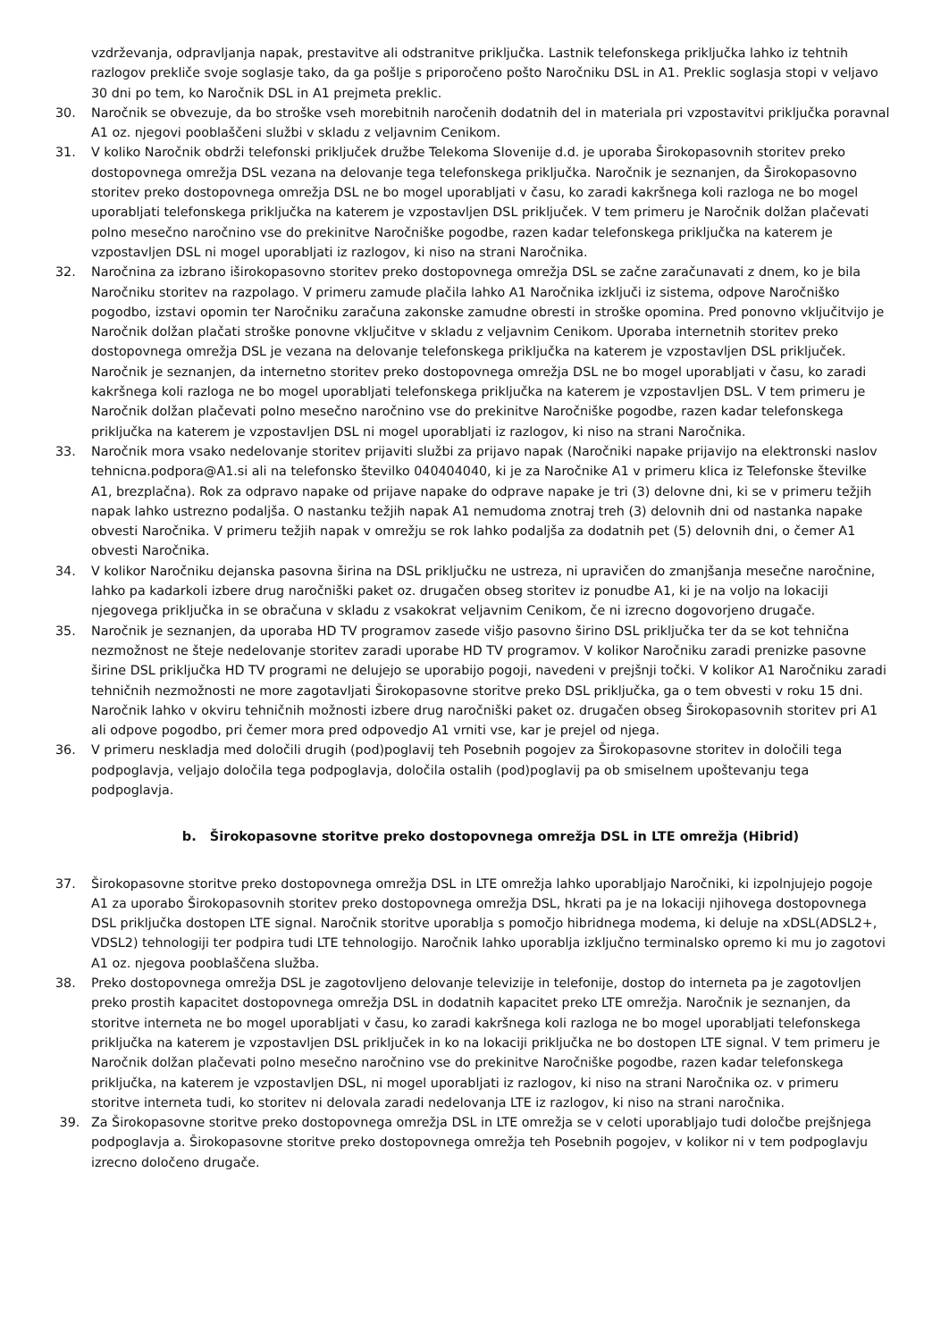vzdrževanja, odpravljanja napak, prestavitve ali odstranitve priključka. Lastnik telefonskega priključka lahko iz tehtnih razlogov prekliče svoje soglasje tako, da ga pošlje s priporočeno pošto Naročniku DSL in A1. Preklic soglasja stopi v veljavo 30 dni po tem, ko Naročnik DSL in A1 prejmeta preklic.
30. Naročnik se obvezuje, da bo stroške vseh morebitnih naročenih dodatnih del in materiala pri vzpostavitvi priključka poravnal A1 oz. njegovi pooblaščeni službi v skladu z veljavnim Cenikom.
31. V koliko Naročnik obdrži telefonski priključek družbe Telekoma Slovenije d.d. je uporaba Širokopasovnih storitev preko dostopovnega omrežja DSL vezana na delovanje tega telefonskega priključka. Naročnik je seznanjen, da Širokopasovno storitev preko dostopovnega omrežja DSL ne bo mogel uporabljati v času, ko zaradi kakršnega koli razloga ne bo mogel uporabljati telefonskega priključka na katerem je vzpostavljen DSL priključek. V tem primeru je Naročnik dolžan plačevati polno mesečno naročnino vse do prekinitve Naročniške pogodbe, razen kadar telefonskega priključka na katerem je vzpostavljen DSL ni mogel uporabljati iz razlogov, ki niso na strani Naročnika.
32. Naročnina za izbrano iširokopasovno storitev preko dostopovnega omrežja DSL se začne zaračunavati z dnem, ko je bila Naročniku storitev na razpolago. V primeru zamude plačila lahko A1 Naročnika izključi iz sistema, odpove Naročniško pogodbo, izstavi opomin ter Naročniku zaračuna zakonske zamudne obresti in stroške opomina. Pred ponovno vključitvijo je Naročnik dolžan plačati stroške ponovne vključitve v skladu z veljavnim Cenikom. Uporaba internetnih storitev preko dostopovnega omrežja DSL je vezana na delovanje telefonskega priključka na katerem je vzpostavljen DSL priključek. Naročnik je seznanjen, da internetno storitev preko dostopovnega omrežja DSL ne bo mogel uporabljati v času, ko zaradi kakršnega koli razloga ne bo mogel uporabljati telefonskega priključka na katerem je vzpostavljen DSL. V tem primeru je Naročnik dolžan plačevati polno mesečno naročnino vse do prekinitve Naročniške pogodbe, razen kadar telefonskega priključka na katerem je vzpostavljen DSL ni mogel uporabljati iz razlogov, ki niso na strani Naročnika.
33. Naročnik mora vsako nedelovanje storitev prijaviti službi za prijavo napak (Naročniki napake prijavijo na elektronski naslov tehnicna.podpora@A1.si ali na telefonsko številko 040404040, ki je za Naročnike A1 v primeru klica iz Telefonske številke A1, brezplačna). Rok za odpravo napake od prijave napake do odprave napake je tri (3) delovne dni, ki se v primeru težjih napak lahko ustrezno podaljša. O nastanku težjih napak A1 nemudoma znotraj treh (3) delovnih dni od nastanka napake obvesti Naročnika. V primeru težjih napak v omrežju se rok lahko podaljša za dodatnih pet (5) delovnih dni, o čemer A1 obvesti Naročnika.
34. V kolikor Naročniku dejanska pasovna širina na DSL priključku ne ustreza, ni upravičen do zmanjšanja mesečne naročnine, lahko pa kadarkoli izbere drug naročniški paket oz. drugačen obseg storitev iz ponudbe A1, ki je na voljo na lokaciji njegovega priključka in se obračuna v skladu z vsakokrat veljavnim Cenikom, če ni izrecno dogovorjeno drugače.
35. Naročnik je seznanjen, da uporaba HD TV programov zasede višjo pasovno širino DSL priključka ter da se kot tehnična nezmožnost ne šteje nedelovanje storitev zaradi uporabe HD TV programov. V kolikor Naročniku zaradi prenizke pasovne širine DSL priključka HD TV programi ne delujejo se uporabijo pogoji, navedeni v prejšnji točki. V kolikor A1 Naročniku zaradi tehničnih nezmožnosti ne more zagotavljati Širokopasovne storitve preko DSL priključka, ga o tem obvesti v roku 15 dni. Naročnik lahko v okviru tehničnih možnosti izbere drug naročniški paket oz. drugačen obseg Širokopasovnih storitev pri A1 ali odpove pogodbo, pri čemer mora pred odpovedjo A1 vrniti vse, kar je prejel od njega.
36. V primeru neskladja med določili drugih (pod)poglavij teh Posebnih pogojev za Širokopasovne storitev in določili tega podpoglavja, veljajo določila tega podpoglavja, določila ostalih (pod)poglavij pa ob smiselnem upoštevanju tega podpoglavja.
b. Širokopasovne storitve preko dostopovnega omrežja DSL in LTE omrežja (Hibrid)
37. Širokopasovne storitve preko dostopovnega omrežja DSL in LTE omrežja lahko uporabljajo Naročniki, ki izpolnjujejo pogoje A1 za uporabo Širokopasovnih storitev preko dostopovnega omrežja DSL, hkrati pa je na lokaciji njihovega dostopovnega DSL priključka dostopen LTE signal. Naročnik storitve uporablja s pomočjo hibridnega modema, ki deluje na xDSL(ADSL2+, VDSL2) tehnologiji ter podpira tudi LTE tehnologijo. Naročnik lahko uporablja izključno terminalsko opremo ki mu jo zagotovi A1 oz. njegova pooblaščena služba.
38. Preko dostopovnega omrežja DSL je zagotovljeno delovanje televizije in telefonije, dostop do interneta pa je zagotovljen preko prostih kapacitet dostopovnega omrežja DSL in dodatnih kapacitet preko LTE omrežja. Naročnik je seznanjen, da storitve interneta ne bo mogel uporabljati v času, ko zaradi kakršnega koli razloga ne bo mogel uporabljati telefonskega priključka na katerem je vzpostavljen DSL priključek in ko na lokaciji priključka ne bo dostopen LTE signal. V tem primeru je Naročnik dolžan plačevati polno mesečno naročnino vse do prekinitve Naročniške pogodbe, razen kadar telefonskega priključka, na katerem je vzpostavljen DSL, ni mogel uporabljati iz razlogov, ki niso na strani Naročnika oz. v primeru storitve interneta tudi, ko storitev ni delovala zaradi nedelovanja LTE iz razlogov, ki niso na strani naročnika.
39. Za Širokopasovne storitve preko dostopovnega omrežja DSL in LTE omrežja se v celoti uporabljajo tudi določbe prejšnjega podpoglavja a. Širokopasovne storitve preko dostopovnega omrežja teh Posebnih pogojev, v kolikor ni v tem podpoglavju izrecno določeno drugače.